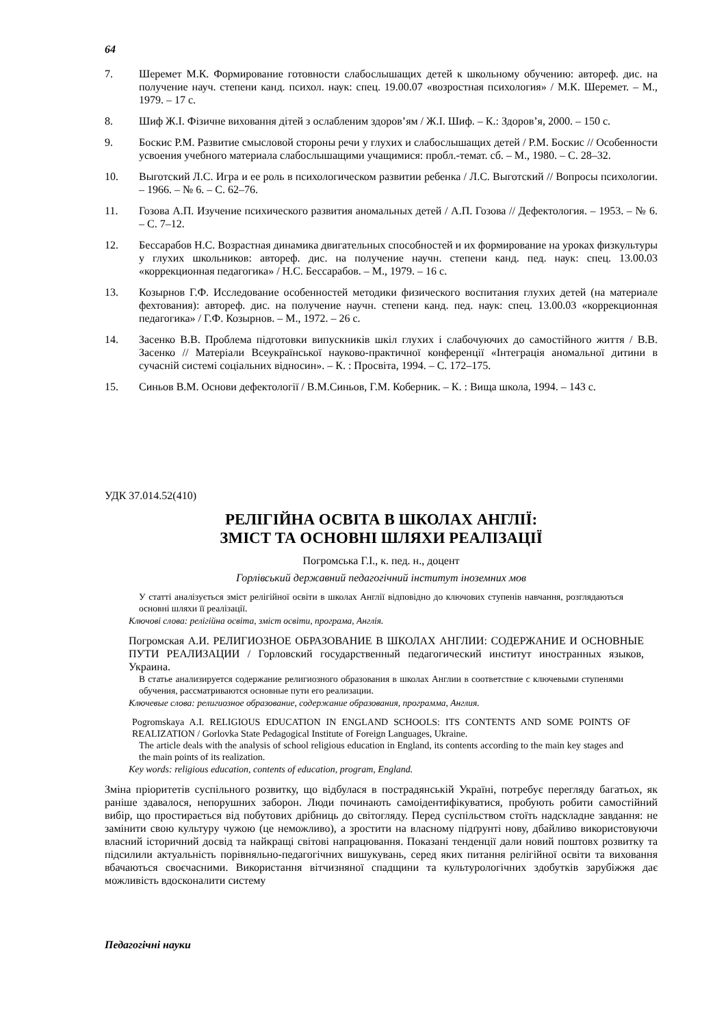64
7. Шеремет М.К. Формирование готовности слабослышащих детей к школьному обучению: автореф. дис. на получение науч. степени канд. психол. наук: спец. 19.00.07 «возростная психология» / М.К. Шеремет. – М., 1979. – 17 с.
8. Шиф Ж.І. Фізичне виховання дітей з ослабленим здоров’ям / Ж.І. Шиф. – К.: Здоров’я, 2000. – 150 с.
9. Боскис Р.М. Развитие смысловой стороны речи у глухих и слабослышащих детей / Р.М. Боскис // Особенности усвоения учебного материала слабослышащими учащимися: пробл.-темат. сб. – М., 1980. – С. 28–32.
10. Выготский Л.С. Игра и ее роль в психологическом развитии ребенка / Л.С. Выготский // Вопросы психологии. – 1966. – № 6. – С. 62–76.
11. Гозова А.П. Изучение психического развития аномальных детей / А.П. Гозова // Дефектология. – 1953. – № 6. – С. 7–12.
12. Бессарабов Н.С. Возрастная динамика двигательных способностей и их формирование на уроках физкультуры у глухих школьников: автореф. дис. на получение научн. степени канд. пед. наук: спец. 13.00.03 «коррекционная педагогика» / Н.С. Бессарабов. – М., 1979. – 16 с.
13. Козырнов Г.Ф. Исследование особенностей методики физического воспитания глухих детей (на материале фехтования): автореф. дис. на получение научн. степени канд. пед. наук: спец. 13.00.03 «коррекционная педагогика» / Г.Ф. Козырнов. – М., 1972. – 26 с.
14. Засенко В.В. Проблема підготовки випускників шкіл глухих і слабочуючих до самостійного життя / В.В. Засенко // Матеріали Всеукраїнської науково-практичної конференції «Інтеграція аномальної дитини в сучасній системі соціальних відносин». – К. : Просвіта, 1994. – С. 172–175.
15. Синьов В.М. Основи дефектології / В.М.Синьов, Г.М. Коберник. – К. : Вища школа, 1994. – 143 с.
УДК 37.014.52(410)
РЕЛІГІЙНА ОСВІТА В ШКОЛАХ АНГЛІЇ:
ЗМІСТ ТА ОСНОВНІ ШЛЯХИ РЕАЛІЗАЦІЇ
Погромська Г.І., к. пед. н., доцент
Горлівський державний педагогічний інститут іноземних мов
У статті аналізується зміст релігійної освіти в школах Англії відповідно до ключових ступенів навчання, розглядаються основні шляхи її реалізації.
Ключові слова: релігійна освіта, зміст освіти, програма, Англія.
Погромская А.И. РЕЛИГИОЗНОЕ ОБРАЗОВАНИЕ В ШКОЛАХ АНГЛИИ: СОДЕРЖАНИЕ И ОСНОВНЫЕ ПУТИ РЕАЛИЗАЦИИ / Горловский государственный педагогический институт иностранных языков, Украина.
В статье анализируется содержание религиозного образования в школах Англии в соответствие с ключевыми ступенями обучения, рассматриваются основные пути его реализации.
Ключевые слова: религиозное образование, содержание образования, программа, Англия.
Pogromskaya A.I. RELIGIOUS EDUCATION IN ENGLAND SCHOOLS: ITS CONTENTS AND SOME POINTS OF REALIZATION / Gorlovka State Pedagogical Institute of Foreign Languages, Ukraine.
The article deals with the analysis of school religious education in England, its contents according to the main key stages and the main points of its realization.
Key words: religious education, contents of education, program, England.
Зміна пріоритетів суспільного розвитку, що відбулася в пострадянській Україні, потребує перегляду багатьох, як раніше здавалося, непорушних заборон. Люди починають самоідентифікуватися, пробують робити самостійний вибір, що простирається від побутових дрібниць до світогляду. Перед суспільством стоїть надскладне завдання: не замінити свою культуру чужою (це неможливо), а зростити на власному підґрунті нову, дбайливо використовуючи власний історичний досвід та найкращі світові напрацювання. Показані тенденції дали новий поштовх розвитку та підсилили актуальність порівняльно-педагогічних вишукувань, серед яких питання релігійної освіти та виховання вбачаються своєчасними. Використання вітчизняної спадщини та культурологічних здобутків зарубіжжя дає можливість вдосконалити систему
Педагогічні науки